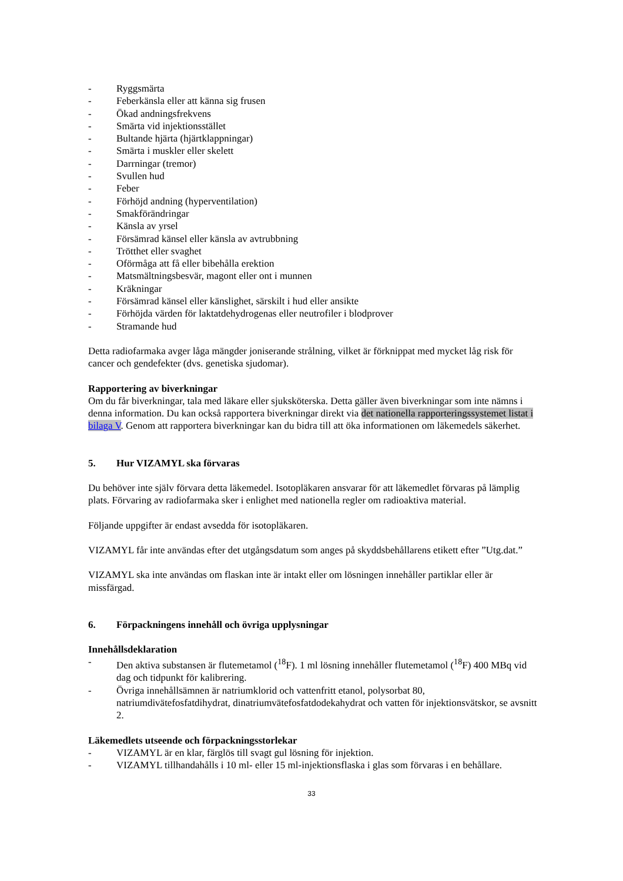- Ryggsmärta
- Feberkänsla eller att känna sig frusen
- Ökad andningsfrekvens
- Smärta vid injektionsstället
- Bultande hjärta (hjärtklappningar)
- Smärta i muskler eller skelett
- Darrningar (tremor)
- Svullen hud
- Feber
- Förhöjd andning (hyperventilation)
- Smakförändringar
- Känsla av yrsel
- Försämrad känsel eller känsla av avtrubbning
- Trötthet eller svaghet
- Oförmåga att få eller bibehålla erektion
- Matsmältningsbesvär, magont eller ont i munnen
- Kräkningar
- Försämrad känsel eller känslighet, särskilt i hud eller ansikte
- Förhöjda värden för laktatdehydrogenas eller neutrofiler i blodprover
- Stramande hud
Detta radiofarmaka avger låga mängder joniserande strålning, vilket är förknippat med mycket låg risk för cancer och gendefekter (dvs. genetiska sjudomar).
Rapportering av biverkningar
Om du får biverkningar, tala med läkare eller sjuksköterska. Detta gäller även biverkningar som inte nämns i denna information. Du kan också rapportera biverkningar direkt via det nationella rapporteringssystemet listat i bilaga V. Genom att rapportera biverkningar kan du bidra till att öka informationen om läkemedels säkerhet.
5. Hur VIZAMYL ska förvaras
Du behöver inte själv förvara detta läkemedel. Isotopläkaren ansvarar för att läkemedlet förvaras på lämplig plats. Förvaring av radiofarmaka sker i enlighet med nationella regler om radioaktiva material.
Följande uppgifter är endast avsedda för isotopläkaren.
VIZAMYL får inte användas efter det utgångsdatum som anges på skyddsbehållarens etikett efter ”Utg.dat.”
VIZAMYL ska inte användas om flaskan inte är intakt eller om lösningen innehåller partiklar eller är missfärgad.
6. Förpackningens innehåll och övriga upplysningar
Innehållsdeklaration
- Den aktiva substansen är flutemetamol (<sup>18</sup>F). 1 ml lösning innehåller flutemetamol (<sup>18</sup>F) 400 MBq vid dag och tidpunkt för kalibrering.
- Övriga innehållsämnen är natriumklorid och vattenfritt etanol, polysorbat 80, natriumdivätefosfatdihydrat, dinatriumvätefosfatdodekahydrat och vatten för injektionsvätskor, se avsnitt 2.
Läkemedlets utseende och förpackningsstorlekar
- VIZAMYL är en klar, färglös till svagt gul lösning för injektion.
- VIZAMYL tillhandahålls i 10 ml- eller 15 ml-injektionsflaska i glas som förvaras i en behållare.
33